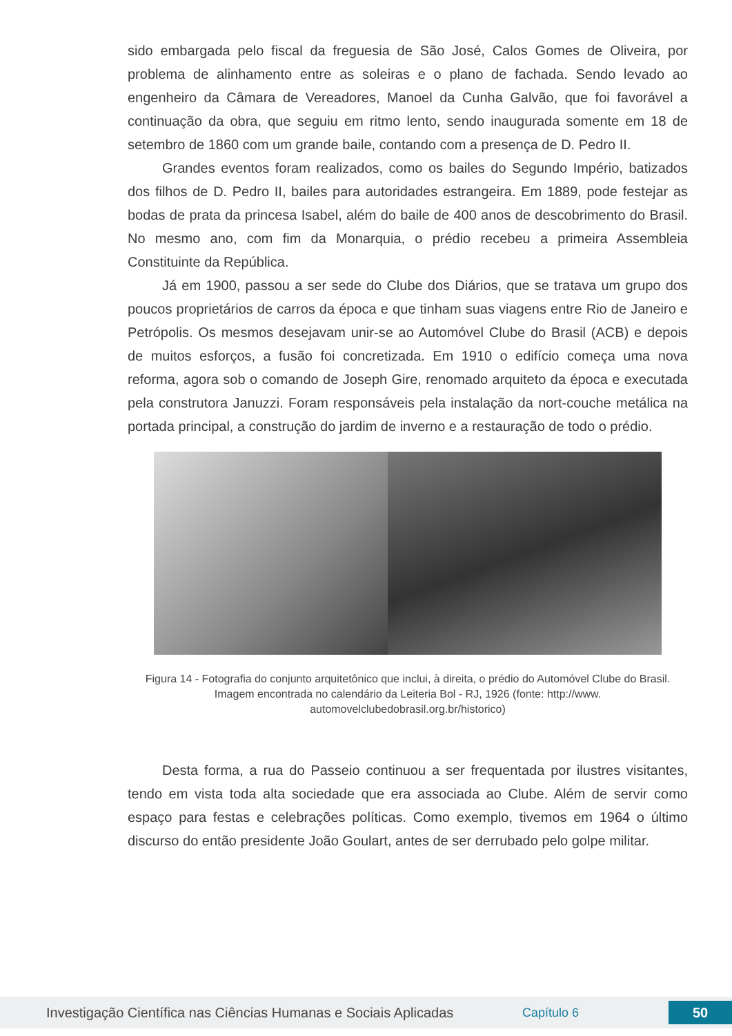sido embargada pelo fiscal da freguesia de São José, Calos Gomes de Oliveira, por problema de alinhamento entre as soleiras e o plano de fachada. Sendo levado ao engenheiro da Câmara de Vereadores, Manoel da Cunha Galvão, que foi favorável a continuação da obra, que seguiu em ritmo lento, sendo inaugurada somente em 18 de setembro de 1860 com um grande baile, contando com a presença de D. Pedro II.
Grandes eventos foram realizados, como os bailes do Segundo Império, batizados dos filhos de D. Pedro II, bailes para autoridades estrangeira. Em 1889, pode festejar as bodas de prata da princesa Isabel, além do baile de 400 anos de descobrimento do Brasil. No mesmo ano, com fim da Monarquia, o prédio recebeu a primeira Assembleia Constituinte da República.
Já em 1900, passou a ser sede do Clube dos Diários, que se tratava um grupo dos poucos proprietários de carros da época e que tinham suas viagens entre Rio de Janeiro e Petrópolis. Os mesmos desejavam unir-se ao Automóvel Clube do Brasil (ACB) e depois de muitos esforços, a fusão foi concretizada. Em 1910 o edifício começa uma nova reforma, agora sob o comando de Joseph Gire, renomado arquiteto da época e executada pela construtora Januzzi. Foram responsáveis pela instalação da nort-couche metálica na portada principal, a construção do jardim de inverno e a restauração de todo o prédio.
Figura 14 - Fotografia do conjunto arquitetônico que inclui, à direita, o prédio do Automóvel Clube do Brasil. Imagem encontrada no calendário da Leiteria Bol - RJ, 1926 (fonte: http://www. automovelclubedobrasil.org.br/historico)
Desta forma, a rua do Passeio continuou a ser frequentada por ilustres visitantes, tendo em vista toda alta sociedade que era associada ao Clube. Além de servir como espaço para festas e celebrações políticas. Como exemplo, tivemos em 1964 o último discurso do então presidente João Goulart, antes de ser derrubado pelo golpe militar.
Investigação Científica nas Ciências Humanas e Sociais Aplicadas Capítulo 6 50